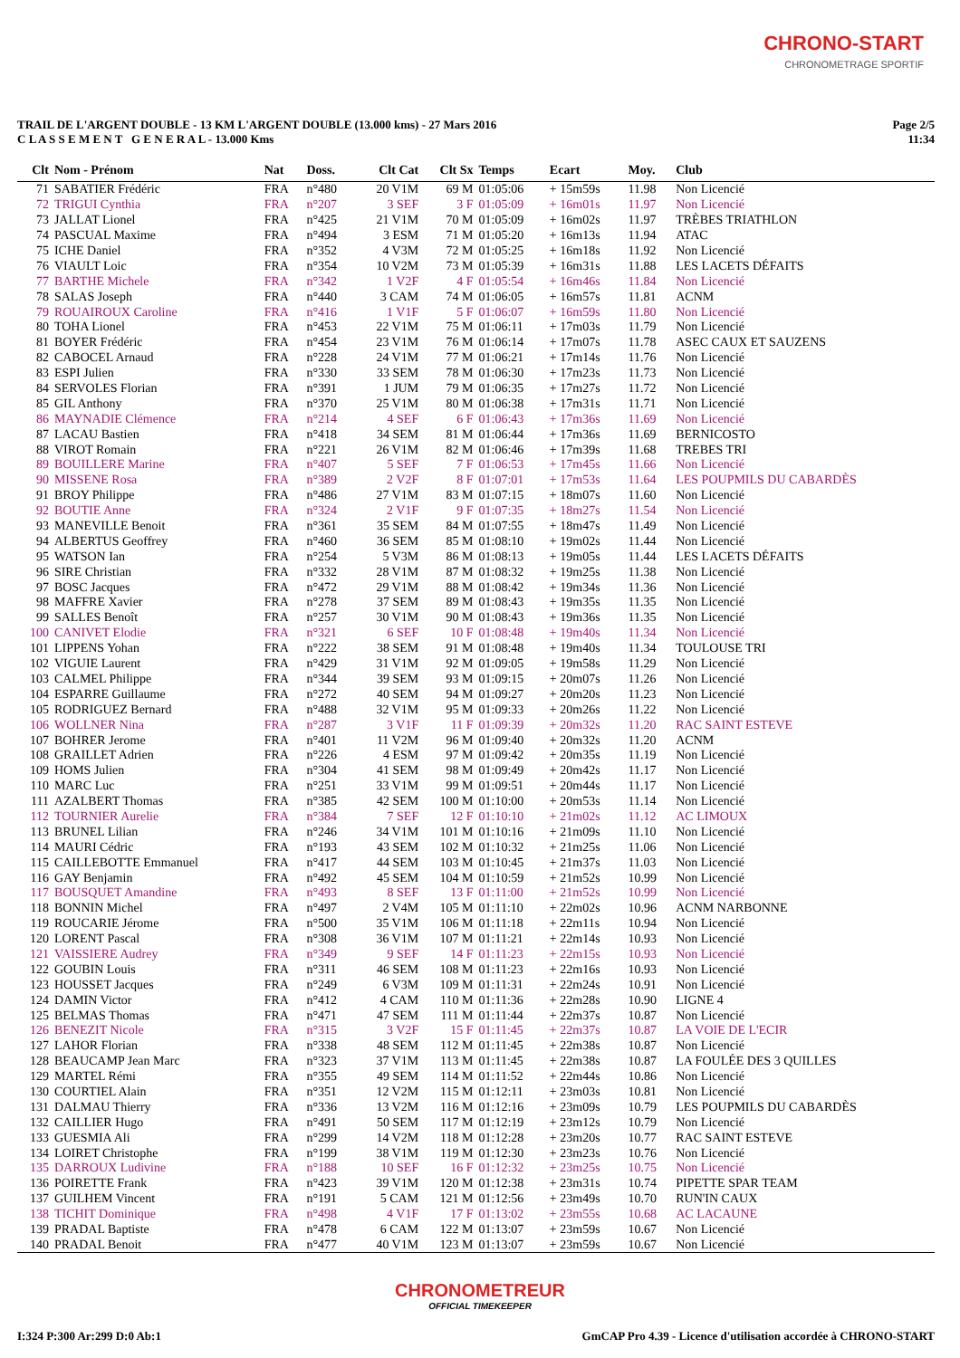CHRONO-START
CHRONOMETRAGE SPORTIF
TRAIL DE L'ARGENT DOUBLE - 13 KM L'ARGENT DOUBLE (13.000 kms) - 27 Mars 2016
C L A S S E M E N T G E N E R A L - 13.000 Kms
Page 2/5
11:34
| Clt | Nom - Prénom | Nat | Doss. | Clt Cat | Clt Sx | Temps | Ecart | Moy. | Club |
| --- | --- | --- | --- | --- | --- | --- | --- | --- | --- |
| 71 | SABATIER Frédéric | FRA | n°480 | 20 V1M | 69 M | 01:05:06 | + 15m59s | 11.98 | Non Licencié |
| 72 | TRIGUI Cynthia | FRA | n°207 | 3 SEF | 3 F | 01:05:09 | + 16m01s | 11.97 | Non Licencié |
| 73 | JALLAT Lionel | FRA | n°425 | 21 V1M | 70 M | 01:05:09 | + 16m02s | 11.97 | TRÈBES TRIATHLON |
| 74 | PASCUAL Maxime | FRA | n°494 | 3 ESM | 71 M | 01:05:20 | + 16m13s | 11.94 | ATAC |
| 75 | ICHE Daniel | FRA | n°352 | 4 V3M | 72 M | 01:05:25 | + 16m18s | 11.92 | Non Licencié |
| 76 | VIAULT Loic | FRA | n°354 | 10 V2M | 73 M | 01:05:39 | + 16m31s | 11.88 | LES LACETS DÉFAITS |
| 77 | BARTHE Michele | FRA | n°342 | 1 V2F | 4 F | 01:05:54 | + 16m46s | 11.84 | Non Licencié |
| 78 | SALAS Joseph | FRA | n°440 | 3 CAM | 74 M | 01:06:05 | + 16m57s | 11.81 | ACNM |
| 79 | ROUAIROUX Caroline | FRA | n°416 | 1 V1F | 5 F | 01:06:07 | + 16m59s | 11.80 | Non Licencié |
| 80 | TOHA Lionel | FRA | n°453 | 22 V1M | 75 M | 01:06:11 | + 17m03s | 11.79 | Non Licencié |
| 81 | BOYER Frédéric | FRA | n°454 | 23 V1M | 76 M | 01:06:14 | + 17m07s | 11.78 | ASEC CAUX ET SAUZENS |
| 82 | CABOCEL Arnaud | FRA | n°228 | 24 V1M | 77 M | 01:06:21 | + 17m14s | 11.76 | Non Licencié |
| 83 | ESPI Julien | FRA | n°330 | 33 SEM | 78 M | 01:06:30 | + 17m23s | 11.73 | Non Licencié |
| 84 | SERVOLES Florian | FRA | n°391 | 1 JUM | 79 M | 01:06:35 | + 17m27s | 11.72 | Non Licencié |
| 85 | GIL Anthony | FRA | n°370 | 25 V1M | 80 M | 01:06:38 | + 17m31s | 11.71 | Non Licencié |
| 86 | MAYNADIE Clémence | FRA | n°214 | 4 SEF | 6 F | 01:06:43 | + 17m36s | 11.69 | Non Licencié |
| 87 | LACAU Bastien | FRA | n°418 | 34 SEM | 81 M | 01:06:44 | + 17m36s | 11.69 | BERNICOSTO |
| 88 | VIROT Romain | FRA | n°221 | 26 V1M | 82 M | 01:06:46 | + 17m39s | 11.68 | TREBES TRI |
| 89 | BOUILLERE Marine | FRA | n°407 | 5 SEF | 7 F | 01:06:53 | + 17m45s | 11.66 | Non Licencié |
| 90 | MISSENE Rosa | FRA | n°389 | 2 V2F | 8 F | 01:07:01 | + 17m53s | 11.64 | LES POUPMILS DU CABARDÈS |
| 91 | BROY Philippe | FRA | n°486 | 27 V1M | 83 M | 01:07:15 | + 18m07s | 11.60 | Non Licencié |
| 92 | BOUTIE Anne | FRA | n°324 | 2 V1F | 9 F | 01:07:35 | + 18m27s | 11.54 | Non Licencié |
| 93 | MANEVILLE Benoit | FRA | n°361 | 35 SEM | 84 M | 01:07:55 | + 18m47s | 11.49 | Non Licencié |
| 94 | ALBERTUS Geoffrey | FRA | n°460 | 36 SEM | 85 M | 01:08:10 | + 19m02s | 11.44 | Non Licencié |
| 95 | WATSON Ian | FRA | n°254 | 5 V3M | 86 M | 01:08:13 | + 19m05s | 11.44 | LES LACETS DÉFAITS |
| 96 | SIRE Christian | FRA | n°332 | 28 V1M | 87 M | 01:08:32 | + 19m25s | 11.38 | Non Licencié |
| 97 | BOSC Jacques | FRA | n°472 | 29 V1M | 88 M | 01:08:42 | + 19m34s | 11.36 | Non Licencié |
| 98 | MAFFRE Xavier | FRA | n°278 | 37 SEM | 89 M | 01:08:43 | + 19m35s | 11.35 | Non Licencié |
| 99 | SALLES Benoît | FRA | n°257 | 30 V1M | 90 M | 01:08:43 | + 19m36s | 11.35 | Non Licencié |
| 100 | CANIVET Elodie | FRA | n°321 | 6 SEF | 10 F | 01:08:48 | + 19m40s | 11.34 | Non Licencié |
| 101 | LIPPENS Yohan | FRA | n°222 | 38 SEM | 91 M | 01:08:48 | + 19m40s | 11.34 | TOULOUSE TRI |
| 102 | VIGUIE Laurent | FRA | n°429 | 31 V1M | 92 M | 01:09:05 | + 19m58s | 11.29 | Non Licencié |
| 103 | CALMEL Philippe | FRA | n°344 | 39 SEM | 93 M | 01:09:15 | + 20m07s | 11.26 | Non Licencié |
| 104 | ESPARRE Guillaume | FRA | n°272 | 40 SEM | 94 M | 01:09:27 | + 20m20s | 11.23 | Non Licencié |
| 105 | RODRIGUEZ Bernard | FRA | n°488 | 32 V1M | 95 M | 01:09:33 | + 20m26s | 11.22 | Non Licencié |
| 106 | WOLLNER Nina | FRA | n°287 | 3 V1F | 11 F | 01:09:39 | + 20m32s | 11.20 | RAC SAINT ESTEVE |
| 107 | BOHRER Jerome | FRA | n°401 | 11 V2M | 96 M | 01:09:40 | + 20m32s | 11.20 | ACNM |
| 108 | GRAILLET Adrien | FRA | n°226 | 4 ESM | 97 M | 01:09:42 | + 20m35s | 11.19 | Non Licencié |
| 109 | HOMS Julien | FRA | n°304 | 41 SEM | 98 M | 01:09:49 | + 20m42s | 11.17 | Non Licencié |
| 110 | MARC Luc | FRA | n°251 | 33 V1M | 99 M | 01:09:51 | + 20m44s | 11.17 | Non Licencié |
| 111 | AZALBERT Thomas | FRA | n°385 | 42 SEM | 100 M | 01:10:00 | + 20m53s | 11.14 | Non Licencié |
| 112 | TOURNIER Aurelie | FRA | n°384 | 7 SEF | 12 F | 01:10:10 | + 21m02s | 11.12 | AC LIMOUX |
| 113 | BRUNEL Lilian | FRA | n°246 | 34 V1M | 101 M | 01:10:16 | + 21m09s | 11.10 | Non Licencié |
| 114 | MAURI Cédric | FRA | n°193 | 43 SEM | 102 M | 01:10:32 | + 21m25s | 11.06 | Non Licencié |
| 115 | CAILLEBOTTE Emmanuel | FRA | n°417 | 44 SEM | 103 M | 01:10:45 | + 21m37s | 11.03 | Non Licencié |
| 116 | GAY Benjamin | FRA | n°492 | 45 SEM | 104 M | 01:10:59 | + 21m52s | 10.99 | Non Licencié |
| 117 | BOUSQUET Amandine | FRA | n°493 | 8 SEF | 13 F | 01:11:00 | + 21m52s | 10.99 | Non Licencié |
| 118 | BONNIN Michel | FRA | n°497 | 2 V4M | 105 M | 01:11:10 | + 22m02s | 10.96 | ACNM NARBONNE |
| 119 | ROUCARIE Jérome | FRA | n°500 | 35 V1M | 106 M | 01:11:18 | + 22m11s | 10.94 | Non Licencié |
| 120 | LORENT Pascal | FRA | n°308 | 36 V1M | 107 M | 01:11:21 | + 22m14s | 10.93 | Non Licencié |
| 121 | VAISSIERE Audrey | FRA | n°349 | 9 SEF | 14 F | 01:11:23 | + 22m15s | 10.93 | Non Licencié |
| 122 | GOUBIN Louis | FRA | n°311 | 46 SEM | 108 M | 01:11:23 | + 22m16s | 10.93 | Non Licencié |
| 123 | HOUSSET Jacques | FRA | n°249 | 6 V3M | 109 M | 01:11:31 | + 22m24s | 10.91 | Non Licencié |
| 124 | DAMIN Victor | FRA | n°412 | 4 CAM | 110 M | 01:11:36 | + 22m28s | 10.90 | LIGNE 4 |
| 125 | BELMAS Thomas | FRA | n°471 | 47 SEM | 111 M | 01:11:44 | + 22m37s | 10.87 | Non Licencié |
| 126 | BENEZIT Nicole | FRA | n°315 | 3 V2F | 15 F | 01:11:45 | + 22m37s | 10.87 | LA VOIE DE L'ECIR |
| 127 | LAHOR Florian | FRA | n°338 | 48 SEM | 112 M | 01:11:45 | + 22m38s | 10.87 | Non Licencié |
| 128 | BEAUCAMP Jean Marc | FRA | n°323 | 37 V1M | 113 M | 01:11:45 | + 22m38s | 10.87 | LA FOULÉE DES 3 QUILLES |
| 129 | MARTEL Rémi | FRA | n°355 | 49 SEM | 114 M | 01:11:52 | + 22m44s | 10.86 | Non Licencié |
| 130 | COURTIEL Alain | FRA | n°351 | 12 V2M | 115 M | 01:12:11 | + 23m03s | 10.81 | Non Licencié |
| 131 | DALMAU Thierry | FRA | n°336 | 13 V2M | 116 M | 01:12:16 | + 23m09s | 10.79 | LES POUPMILS DU CABARDÈS |
| 132 | CAILLIER Hugo | FRA | n°491 | 50 SEM | 117 M | 01:12:19 | + 23m12s | 10.79 | Non Licencié |
| 133 | GUESMIA Ali | FRA | n°299 | 14 V2M | 118 M | 01:12:28 | + 23m20s | 10.77 | RAC SAINT ESTEVE |
| 134 | LOIRET Christophe | FRA | n°199 | 38 V1M | 119 M | 01:12:30 | + 23m23s | 10.76 | Non Licencié |
| 135 | DARROUX Ludivine | FRA | n°188 | 10 SEF | 16 F | 01:12:32 | + 23m25s | 10.75 | Non Licencié |
| 136 | POIRETTE Frank | FRA | n°423 | 39 V1M | 120 M | 01:12:38 | + 23m31s | 10.74 | PIPETTE SPAR TEAM |
| 137 | GUILHEM Vincent | FRA | n°191 | 5 CAM | 121 M | 01:12:56 | + 23m49s | 10.70 | RUN'IN CAUX |
| 138 | TICHIT Dominique | FRA | n°498 | 4 V1F | 17 F | 01:13:02 | + 23m55s | 10.68 | AC LACAUNE |
| 139 | PRADAL Baptiste | FRA | n°478 | 6 CAM | 122 M | 01:13:07 | + 23m59s | 10.67 | Non Licencié |
| 140 | PRADAL Benoit | FRA | n°477 | 40 V1M | 123 M | 01:13:07 | + 23m59s | 10.67 | Non Licencié |
CHRONOMETREUR
OFFICIAL TIMEKEEPER
I:324 P:300 Ar:299 D:0 Ab:1 GmCAP Pro 4.39 - Licence d'utilisation accordée à CHRONO-START